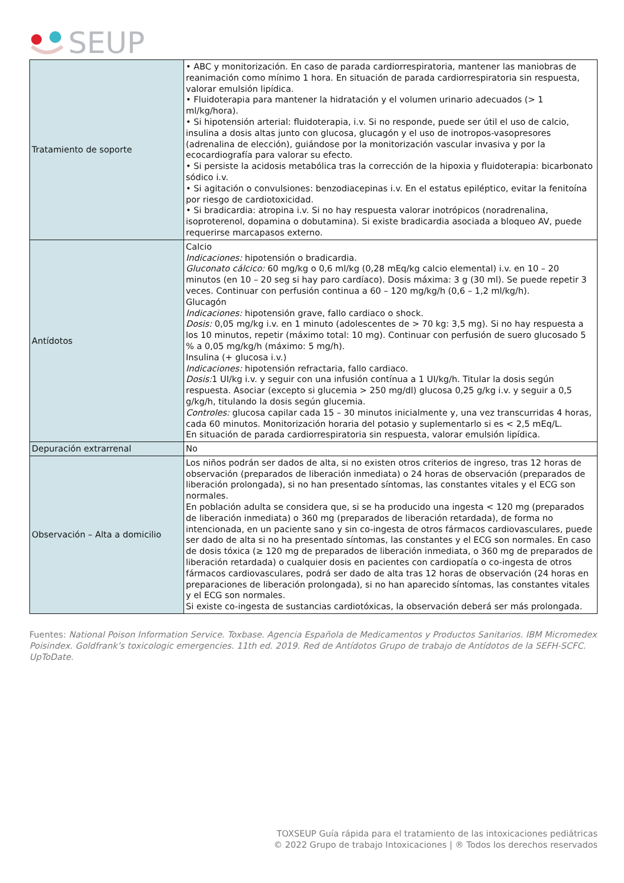SEUP
| Tratamiento de soporte | • ABC y monitorización. En caso de parada cardiorrespiratoria, mantener las maniobras de reanimación como mínimo 1 hora. En situación de parada cardiorrespiratoria sin respuesta, valorar emulsión lipídica. • Fluidoterapia para mantener la hidratación y el volumen urinario adecuados (> 1 ml/kg/hora). • Si hipotensión arterial: fluidoterapia, i.v. Si no responde, puede ser útil el uso de calcio, insulina a dosis altas junto con glucosa, glucagón y el uso de inotropos-vasopresores (adrenalina de elección), guiándose por la monitorización vascular invasiva y por la ecocardiografía para valorar su efecto. • Si persiste la acidosis metabólica tras la corrección de la hipoxia y fluidoterapia: bicarbonato sódico i.v. • Si agitación o convulsiones: benzodiacepinas i.v. En el estatus epiléptico, evitar la fenitoína por riesgo de cardiotoxicidad. • Si bradicardia: atropina i.v. Si no hay respuesta valorar inotrópicos (noradrenalina, isoproterenol, dopamina o dobutamina). Si existe bradicardia asociada a bloqueo AV, puede requerirse marcapasos externo. |
| Antídotos | Calcio Indicaciones: hipotensión o bradicardia. Gluconato cálcico: 60 mg/kg o 0,6 ml/kg (0,28 mEq/kg calcio elemental) i.v. en 10 – 20 minutos (en 10 – 20 seg si hay paro cardíaco). Dosis máxima: 3 g (30 ml). Se puede repetir 3 veces. Continuar con perfusión continua a 60 – 120 mg/kg/h (0,6 – 1,2 ml/kg/h). Glucagón Indicaciones: hipotensión grave, fallo cardiaco o shock. Dosis: 0,05 mg/kg i.v. en 1 minuto (adolescentes de > 70 kg: 3,5 mg). Si no hay respuesta a los 10 minutos, repetir (máximo total: 10 mg). Continuar con perfusión de suero glucosado 5 % a 0,05 mg/kg/h (máximo: 5 mg/h). Insulina (+ glucosa i.v.) Indicaciones: hipotensión refractaria, fallo cardiaco. Dosis: 1 UI/kg i.v. y seguir con una infusión contínua a 1 UI/kg/h. Titular la dosis según respuesta. Asociar (excepto si glucemia > 250 mg/dl) glucosa 0,25 g/kg i.v. y seguir a 0,5 g/kg/h, titulando la dosis según glucemia. Controles: glucosa capilar cada 15 – 30 minutos inicialmente y, una vez transcurridas 4 horas, cada 60 minutos. Monitorización horaria del potasio y suplementarlo si es < 2,5 mEq/L. En situación de parada cardiorrespiratoria sin respuesta, valorar emulsión lipídica. |
| Depuración extrarrenal | No |
| Observación – Alta a domicilio | Los niños podrán ser dados de alta, si no existen otros criterios de ingreso, tras 12 horas de observación (preparados de liberación inmediata) o 24 horas de observación (preparados de liberación prolongada), si no han presentado síntomas, las constantes vitales y el ECG son normales. En población adulta se considera que, si se ha producido una ingesta < 120 mg (preparados de liberación inmediata) o 360 mg (preparados de liberación retardada), de forma no intencionada, en un paciente sano y sin co-ingesta de otros fármacos cardiovasculares, puede ser dado de alta si no ha presentado síntomas, las constantes y el ECG son normales. En caso de dosis tóxica (≥ 120 mg de preparados de liberación inmediata, o 360 mg de preparados de liberación retardada) o cualquier dosis en pacientes con cardiopatía o co-ingesta de otros fármacos cardiovasculares, podrá ser dado de alta tras 12 horas de observación (24 horas en preparaciones de liberación prolongada), si no han aparecido síntomas, las constantes vitales y el ECG son normales. Si existe co-ingesta de sustancias cardiotóxicas, la observación deberá ser más prolongada. |
Fuentes: National Poison Information Service. Toxbase. Agencia Española de Medicamentos y Productos Sanitarios. IBM Micromedex Poisindex. Goldfrank’s toxicologic emergencies. 11th ed. 2019. Red de Antídotos Grupo de trabajo de Antídotos de la SEFH-SCFC. UpToDate.
TOXSEUP Guía rápida para el tratamiento de las intoxicaciones pediátricas
© 2022 Grupo de trabajo Intoxicaciones | ® Todos los derechos reservados